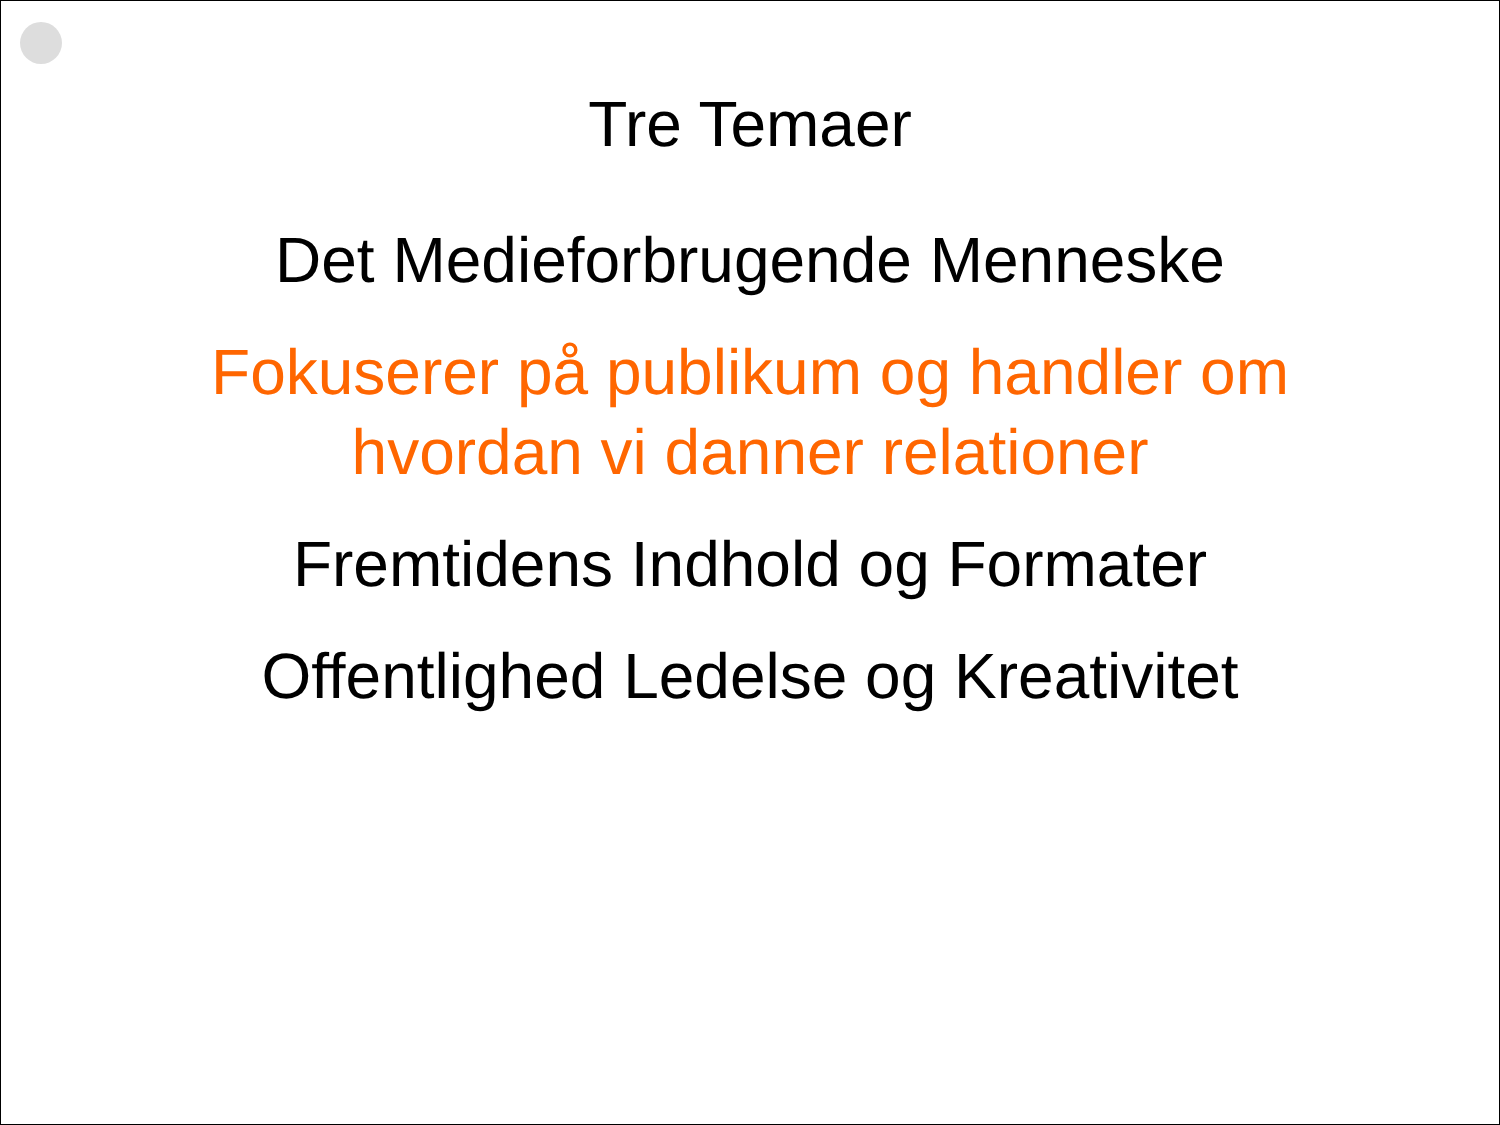Tre Temaer
Det Medieforbrugende Menneske
Fokuserer på publikum og handler om
hvordan vi danner relationer
Fremtidens Indhold og Formater
Offentlighed Ledelse og Kreativitet